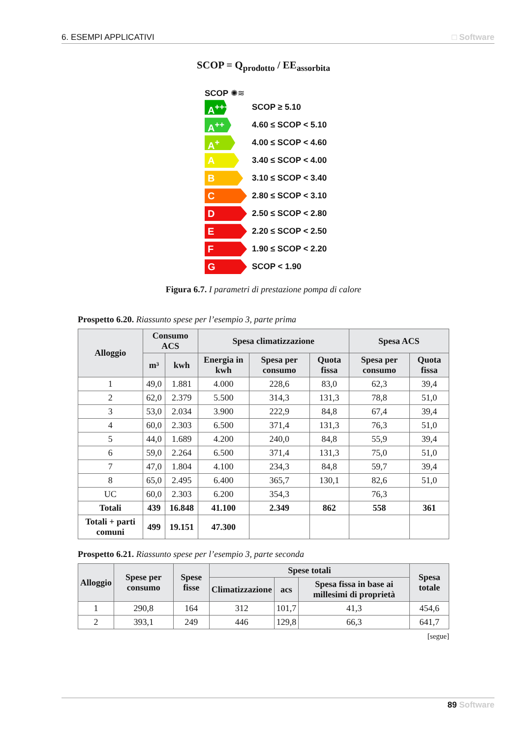6. ESEMPI APPLICATIVI □ Software
SCOP = Q<sub>prodotto</sub> / EE<sub>assorbita</sub>
SCOP ✺≋
A<sup>+++</sup>
SCOP ≥ 5.10
A<sup>++</sup>
4.60 ≤ SCOP < 5.10
A<sup>+</sup>
4.00 ≤ SCOP < 4.60
A
3.40 ≤ SCOP < 4.00
B
3.10 ≤ SCOP < 3.40
C
2.80 ≤ SCOP < 3.10
D
2.50 ≤ SCOP < 2.80
E
2.20 ≤ SCOP < 2.50
F
1.90 ≤ SCOP < 2.20
G
SCOP < 1.90
Figura 6.7. I parametri di prestazione pompa di calore
Prospetto 6.20. Riassunto spese per l’esempio 3, parte prima
| Alloggio | Consumo ACS | | Spesa climatizzazione | | | Spesa ACS | |
| --- | --- | --- | --- | --- | --- | --- | --- |
| | m³ | kwh | Energia in kwh | Spesa per consumo | Quota fissa | Spesa per consumo | Quota fissa |
| 1 | 49,0 | 1.881 | 4.000 | 228,6 | 83,0 | 62,3 | 39,4 |
| 2 | 62,0 | 2.379 | 5.500 | 314,3 | 131,3 | 78,8 | 51,0 |
| 3 | 53,0 | 2.034 | 3.900 | 222,9 | 84,8 | 67,4 | 39,4 |
| 4 | 60,0 | 2.303 | 6.500 | 371,4 | 131,3 | 76,3 | 51,0 |
| 5 | 44,0 | 1.689 | 4.200 | 240,0 | 84,8 | 55,9 | 39,4 |
| 6 | 59,0 | 2.264 | 6.500 | 371,4 | 131,3 | 75,0 | 51,0 |
| 7 | 47,0 | 1.804 | 4.100 | 234,3 | 84,8 | 59,7 | 39,4 |
| 8 | 65,0 | 2.495 | 6.400 | 365,7 | 130,1 | 82,6 | 51,0 |
| UC | 60,0 | 2.303 | 6.200 | 354,3 | | 76,3 | |
| Totali | 439 | 16.848 | 41.100 | 2.349 | 862 | 558 | 361 |
| Totali + parti comuni | 499 | 19.151 | 47.300 | | | | |
Prospetto 6.21. Riassunto spese per l’esempio 3, parte seconda
| Alloggio | Spese per consumo | Spese fisse | Spese totali | | | Spesa totale |
| --- | --- | --- | --- | --- | --- | --- |
| | | | Climatizzazione | acs | Spesa fissa in base ai millesimi di proprietà | |
| 1 | 290,8 | 164 | 312 | 101,7 | 41,3 | 454,6 |
| 2 | 393,1 | 249 | 446 | 129,8 | 66,3 | 641,7 |
[segue]
89 Software